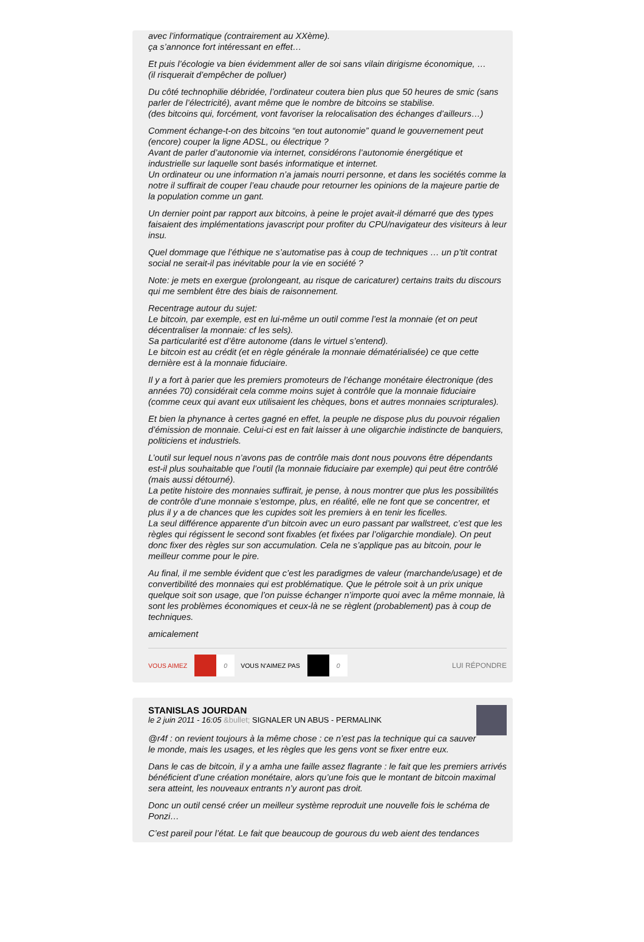avec l’informatique (contrairement au XXème).
ça s’annonce fort intéressant en effet…
Et puis l’écologie va bien évidemment aller de soi sans vilain dirigisme économique, …
(il risquerait d’empêcher de polluer)
Du côté technophilie débridée, l’ordinateur coutera bien plus que 50 heures de smic (sans parler de l’électricité), avant même que le nombre de bitcoins se stabilise.
(des bitcoins qui, forcément, vont favoriser la relocalisation des échanges d’ailleurs…)
Comment échange-t-on des bitcoins “en tout autonomie” quand le gouvernement peut (encore) couper la ligne ADSL, ou électrique ?
Avant de parler d’autonomie via internet, considérons l’autonomie énergétique et industrielle sur laquelle sont basés informatique et internet.
Un ordinateur ou une information n’a jamais nourri personne, et dans les sociétés comme la notre il suffirait de couper l’eau chaude pour retourner les opinions de la majeure partie de la population comme un gant.
Un dernier point par rapport aux bitcoins, à peine le projet avait-il démarré que des types faisaient des implémentations javascript pour profiter du CPU/navigateur des visiteurs à leur insu.
Quel dommage que l’éthique ne s’automatise pas à coup de techniques … un p’tit contrat social ne serait-il pas inévitable pour la vie en société ?
Note: je mets en exergue (prolongeant, au risque de caricaturer) certains traits du discours qui me semblent être des biais de raisonnement.
Recentrage autour du sujet:
Le bitcoin, par exemple, est en lui-même un outil comme l’est la monnaie (et on peut décentraliser la monnaie: cf les sels).
Sa particularité est d’être autonome (dans le virtuel s’entend).
Le bitcoin est au crédit (et en règle générale la monnaie dématérialisée) ce que cette dernière est à la monnaie fiduciaire.
Il y a fort à parier que les premiers promoteurs de l’échange monétaire électronique (des années 70) considérait cela comme moins sujet à contrôle que la monnaie fiduciaire (comme ceux qui avant eux utilisaient les chèques, bons et autres monnaies scripturales).
Et bien la phynance à certes gagné en effet, la peuple ne dispose plus du pouvoir régalien d’émission de monnaie. Celui-ci est en fait laisser à une oligarchie indistincte de banquiers, politiciens et industriels.
L’outil sur lequel nous n’avons pas de contrôle mais dont nous pouvons être dépendants est-il plus souhaitable que l’outil (la monnaie fiduciaire par exemple) qui peut être contrôlé (mais aussi détourné).
La petite histoire des monnaies suffirait, je pense, à nous montrer que plus les possibilités de contrôle d’une monnaie s’estompe, plus, en réalité, elle ne font que se concentrer, et plus il y a de chances que les cupides soit les premiers à en tenir les ficelles.
La seul différence apparente d’un bitcoin avec un euro passant par wallstreet, c’est que les règles qui régissent le second sont fixables (et fixées par l’oligarchie mondiale). On peut donc fixer des règles sur son accumulation. Cela ne s’applique pas au bitcoin, pour le meilleur comme pour le pire.
Au final, il me semble évident que c’est les paradigmes de valeur (marchande/usage) et de convertibilité des monnaies qui est problématique. Que le pétrole soit à un prix unique quelque soit son usage, que l’on puisse échanger n’importe quoi avec la même monnaie, là sont les problèmes économiques et ceux-là ne se règlent (probablement) pas à coup de techniques.
amicalement
VOUS AIMEZ 0 VOUS N'AIMEZ PAS 0 LUI RÉPONDRE
STANISLAS JOURDAN
le 2 juin 2011 - 16:05 &bullet; SIGNALER UN ABUS - PERMALINK
@r4f : on revient toujours à la même chose : ce n’est pas la technique qui ca sauver le monde, mais les usages, et les règles que les gens vont se fixer entre eux.
Dans le cas de bitcoin, il y a amha une faille assez flagrante : le fait que les premiers arrivés bénéficient d’une création monétaire, alors qu’une fois que le montant de bitcoin maximal sera atteint, les nouveaux entrants n’y auront pas droit.
Donc un outil censé créer un meilleur système reproduit une nouvelle fois le schéma de Ponzi…
C’est pareil pour l’état. Le fait que beaucoup de gourous du web aient des tendances